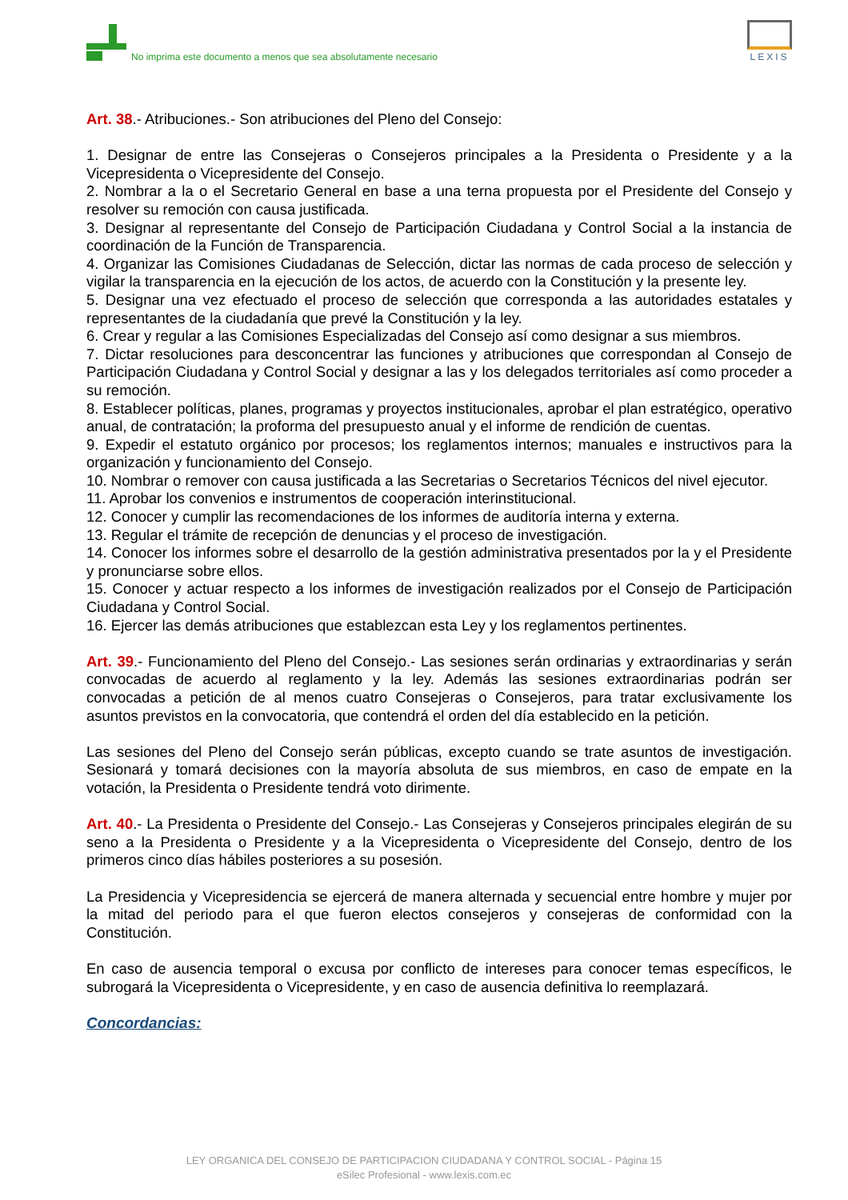No imprima este documento a menos que sea absolutamente necesario
LEXIS
Art. 38.- Atribuciones.- Son atribuciones del Pleno del Consejo:
1. Designar de entre las Consejeras o Consejeros principales a la Presidenta o Presidente y a la Vicepresidenta o Vicepresidente del Consejo.
2. Nombrar a la o el Secretario General en base a una terna propuesta por el Presidente del Consejo y resolver su remoción con causa justificada.
3. Designar al representante del Consejo de Participación Ciudadana y Control Social a la instancia de coordinación de la Función de Transparencia.
4. Organizar las Comisiones Ciudadanas de Selección, dictar las normas de cada proceso de selección y vigilar la transparencia en la ejecución de los actos, de acuerdo con la Constitución y la presente ley.
5. Designar una vez efectuado el proceso de selección que corresponda a las autoridades estatales y representantes de la ciudadanía que prevé la Constitución y la ley.
6. Crear y regular a las Comisiones Especializadas del Consejo así como designar a sus miembros.
7. Dictar resoluciones para desconcentrar las funciones y atribuciones que correspondan al Consejo de Participación Ciudadana y Control Social y designar a las y los delegados territoriales así como proceder a su remoción.
8. Establecer políticas, planes, programas y proyectos institucionales, aprobar el plan estratégico, operativo anual, de contratación; la proforma del presupuesto anual y el informe de rendición de cuentas.
9. Expedir el estatuto orgánico por procesos; los reglamentos internos; manuales e instructivos para la organización y funcionamiento del Consejo.
10. Nombrar o remover con causa justificada a las Secretarias o Secretarios Técnicos del nivel ejecutor.
11. Aprobar los convenios e instrumentos de cooperación interinstitucional.
12. Conocer y cumplir las recomendaciones de los informes de auditoría interna y externa.
13. Regular el trámite de recepción de denuncias y el proceso de investigación.
14. Conocer los informes sobre el desarrollo de la gestión administrativa presentados por la y el Presidente y pronunciarse sobre ellos.
15. Conocer y actuar respecto a los informes de investigación realizados por el Consejo de Participación Ciudadana y Control Social.
16. Ejercer las demás atribuciones que establezcan esta Ley y los reglamentos pertinentes.
Art. 39.- Funcionamiento del Pleno del Consejo.- Las sesiones serán ordinarias y extraordinarias y serán convocadas de acuerdo al reglamento y la ley. Además las sesiones extraordinarias podrán ser convocadas a petición de al menos cuatro Consejeras o Consejeros, para tratar exclusivamente los asuntos previstos en la convocatoria, que contendrá el orden del día establecido en la petición.
Las sesiones del Pleno del Consejo serán públicas, excepto cuando se trate asuntos de investigación. Sesionará y tomará decisiones con la mayoría absoluta de sus miembros, en caso de empate en la votación, la Presidenta o Presidente tendrá voto dirimente.
Art. 40.- La Presidenta o Presidente del Consejo.- Las Consejeras y Consejeros principales elegirán de su seno a la Presidenta o Presidente y a la Vicepresidenta o Vicepresidente del Consejo, dentro de los primeros cinco días hábiles posteriores a su posesión.
La Presidencia y Vicepresidencia se ejercerá de manera alternada y secuencial entre hombre y mujer por la mitad del periodo para el que fueron electos consejeros y consejeras de conformidad con la Constitución.
En caso de ausencia temporal o excusa por conflicto de intereses para conocer temas específicos, le subrogará la Vicepresidenta o Vicepresidente, y en caso de ausencia definitiva lo reemplazará.
Concordancias:
LEY ORGANICA DEL CONSEJO DE PARTICIPACION CIUDADANA Y CONTROL SOCIAL - Página 15
eSilec Profesional - www.lexis.com.ec